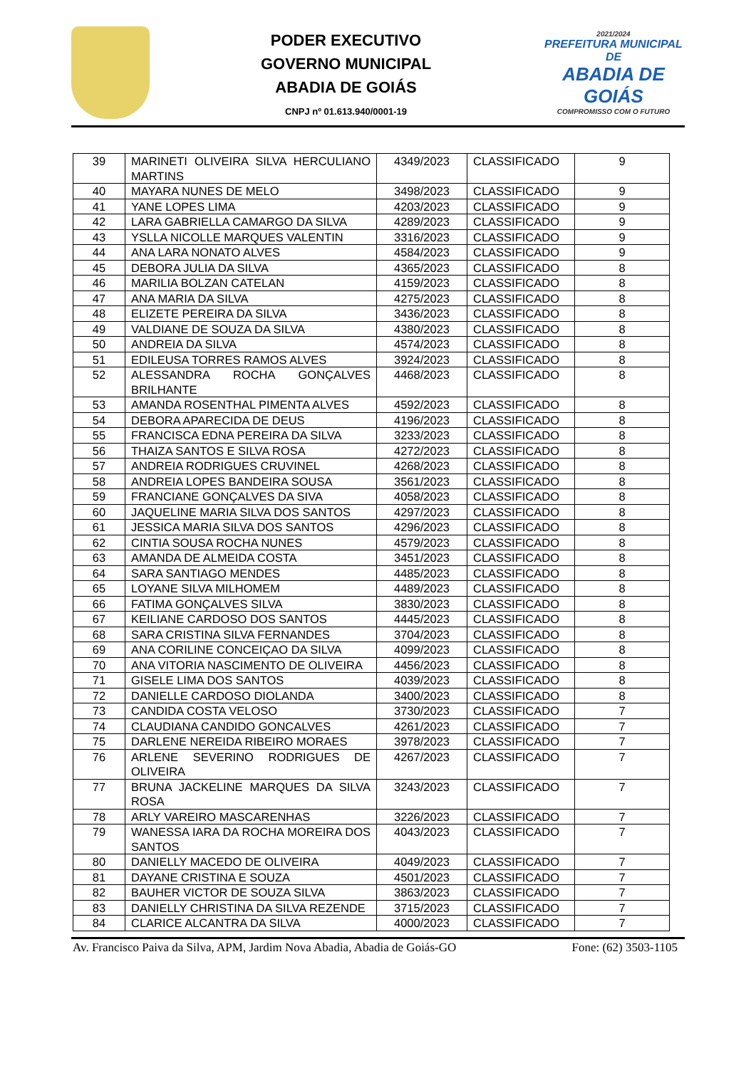PODER EXECUTIVO
GOVERNO MUNICIPAL
ABADIA DE GOIÁS
CNPJ nº 01.613.940/0001-19
2021/2024
PREFEITURA MUNICIPAL DE
ABADIA DE GOIÁS
COMPROMISSO COM O FUTURO
| 39 | MARINETI OLIVEIRA SILVA HERCULIANO MARTINS | 4349/2023 | CLASSIFICADO | 9 |
| 40 | MAYARA NUNES DE MELO | 3498/2023 | CLASSIFICADO | 9 |
| 41 | YANE LOPES LIMA | 4203/2023 | CLASSIFICADO | 9 |
| 42 | LARA GABRIELLA CAMARGO DA SILVA | 4289/2023 | CLASSIFICADO | 9 |
| 43 | YSLLA NICOLLE MARQUES VALENTIN | 3316/2023 | CLASSIFICADO | 9 |
| 44 | ANA LARA NONATO ALVES | 4584/2023 | CLASSIFICADO | 9 |
| 45 | DEBORA JULIA DA SILVA | 4365/2023 | CLASSIFICADO | 8 |
| 46 | MARILIA BOLZAN CATELAN | 4159/2023 | CLASSIFICADO | 8 |
| 47 | ANA MARIA DA SILVA | 4275/2023 | CLASSIFICADO | 8 |
| 48 | ELIZETE PEREIRA DA SILVA | 3436/2023 | CLASSIFICADO | 8 |
| 49 | VALDIANE DE SOUZA DA SILVA | 4380/2023 | CLASSIFICADO | 8 |
| 50 | ANDREIA DA SILVA | 4574/2023 | CLASSIFICADO | 8 |
| 51 | EDILEUSA TORRES RAMOS ALVES | 3924/2023 | CLASSIFICADO | 8 |
| 52 | ALESSANDRA ROCHA GONÇALVES BRILHANTE | 4468/2023 | CLASSIFICADO | 8 |
| 53 | AMANDA ROSENTHAL PIMENTA ALVES | 4592/2023 | CLASSIFICADO | 8 |
| 54 | DEBORA APARECIDA DE DEUS | 4196/2023 | CLASSIFICADO | 8 |
| 55 | FRANCISCA EDNA PEREIRA DA SILVA | 3233/2023 | CLASSIFICADO | 8 |
| 56 | THAIZA SANTOS E SILVA ROSA | 4272/2023 | CLASSIFICADO | 8 |
| 57 | ANDREIA RODRIGUES CRUVINEL | 4268/2023 | CLASSIFICADO | 8 |
| 58 | ANDREIA LOPES BANDEIRA SOUSA | 3561/2023 | CLASSIFICADO | 8 |
| 59 | FRANCIANE GONÇALVES DA SIVA | 4058/2023 | CLASSIFICADO | 8 |
| 60 | JAQUELINE MARIA SILVA DOS SANTOS | 4297/2023 | CLASSIFICADO | 8 |
| 61 | JESSICA MARIA SILVA DOS SANTOS | 4296/2023 | CLASSIFICADO | 8 |
| 62 | CINTIA SOUSA ROCHA NUNES | 4579/2023 | CLASSIFICADO | 8 |
| 63 | AMANDA DE ALMEIDA COSTA | 3451/2023 | CLASSIFICADO | 8 |
| 64 | SARA SANTIAGO MENDES | 4485/2023 | CLASSIFICADO | 8 |
| 65 | LOYANE SILVA MILHOMEM | 4489/2023 | CLASSIFICADO | 8 |
| 66 | FATIMA GONÇALVES SILVA | 3830/2023 | CLASSIFICADO | 8 |
| 67 | KEILIANE CARDOSO DOS SANTOS | 4445/2023 | CLASSIFICADO | 8 |
| 68 | SARA CRISTINA SILVA FERNANDES | 3704/2023 | CLASSIFICADO | 8 |
| 69 | ANA CORILINE CONCEIÇAO DA SILVA | 4099/2023 | CLASSIFICADO | 8 |
| 70 | ANA VITORIA NASCIMENTO DE OLIVEIRA | 4456/2023 | CLASSIFICADO | 8 |
| 71 | GISELE LIMA DOS SANTOS | 4039/2023 | CLASSIFICADO | 8 |
| 72 | DANIELLE CARDOSO DIOLANDA | 3400/2023 | CLASSIFICADO | 8 |
| 73 | CANDIDA COSTA VELOSO | 3730/2023 | CLASSIFICADO | 7 |
| 74 | CLAUDIANA CANDIDO GONCALVES | 4261/2023 | CLASSIFICADO | 7 |
| 75 | DARLENE NEREIDA RIBEIRO MORAES | 3978/2023 | CLASSIFICADO | 7 |
| 76 | ARLENE SEVERINO RODRIGUES DE OLIVEIRA | 4267/2023 | CLASSIFICADO | 7 |
| 77 | BRUNA JACKELINE MARQUES DA SILVA ROSA | 3243/2023 | CLASSIFICADO | 7 |
| 78 | ARLY VAREIRO MASCARENHAS | 3226/2023 | CLASSIFICADO | 7 |
| 79 | WANESSA IARA DA ROCHA MOREIRA DOS SANTOS | 4043/2023 | CLASSIFICADO | 7 |
| 80 | DANIELLY MACEDO DE OLIVEIRA | 4049/2023 | CLASSIFICADO | 7 |
| 81 | DAYANE CRISTINA E SOUZA | 4501/2023 | CLASSIFICADO | 7 |
| 82 | BAUHER VICTOR DE SOUZA SILVA | 3863/2023 | CLASSIFICADO | 7 |
| 83 | DANIELLY CHRISTINA DA SILVA REZENDE | 3715/2023 | CLASSIFICADO | 7 |
| 84 | CLARICE ALCANTRA DA SILVA | 4000/2023 | CLASSIFICADO | 7 |
Av. Francisco Paiva da Silva, APM, Jardim Nova Abadia, Abadia de Goiás-GO Fone: (62) 3503-1105